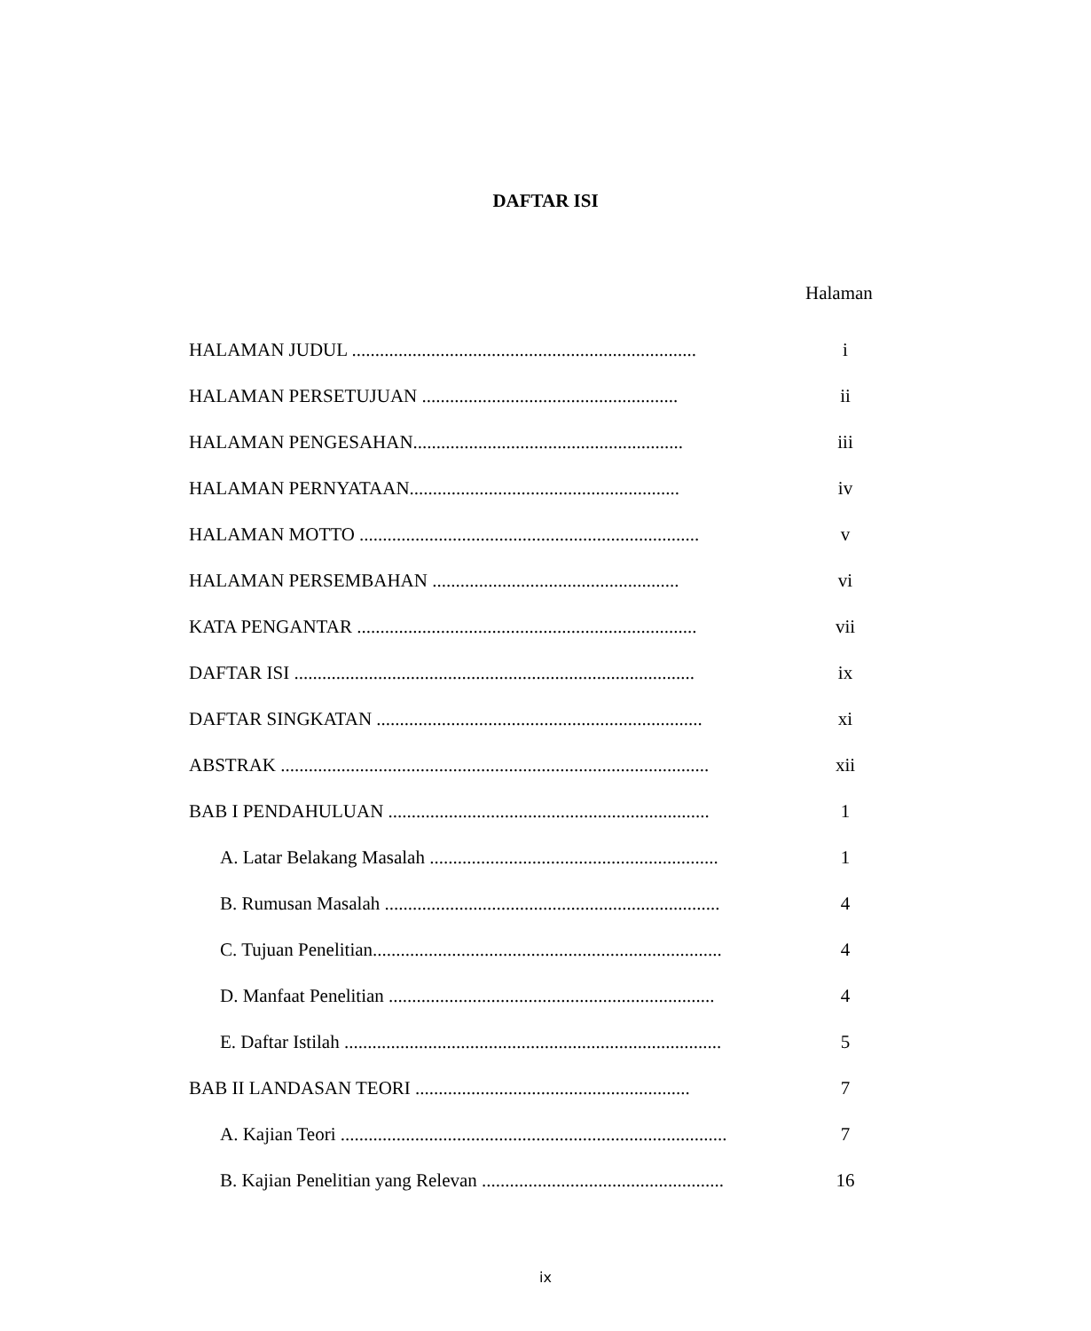DAFTAR ISI
Halaman
HALAMAN JUDUL .......................................................................... i
HALAMAN PERSETUJUAN ....................................................... ii
HALAMAN PENGESAHAN.......................................................... iii
HALAMAN PERNYATAAN.......................................................... iv
HALAMAN MOTTO ......................................................................... v
HALAMAN PERSEMBAHAN ..................................................... vi
KATA PENGANTAR ......................................................................... vii
DAFTAR ISI ...................................................................................... ix
DAFTAR SINGKATAN ...................................................................... xi
ABSTRAK ............................................................................................ xii
BAB I PENDAHULUAN ..................................................................... 1
A. Latar Belakang Masalah .............................................................. 1
B. Rumusan Masalah ........................................................................ 4
C. Tujuan Penelitian........................................................................... 4
D. Manfaat Penelitian ...................................................................... 4
E. Daftar Istilah ................................................................................. 5
BAB II LANDASAN TEORI ........................................................... 7
A. Kajian Teori ................................................................................... 7
B. Kajian Penelitian yang Relevan .................................................... 16
ix